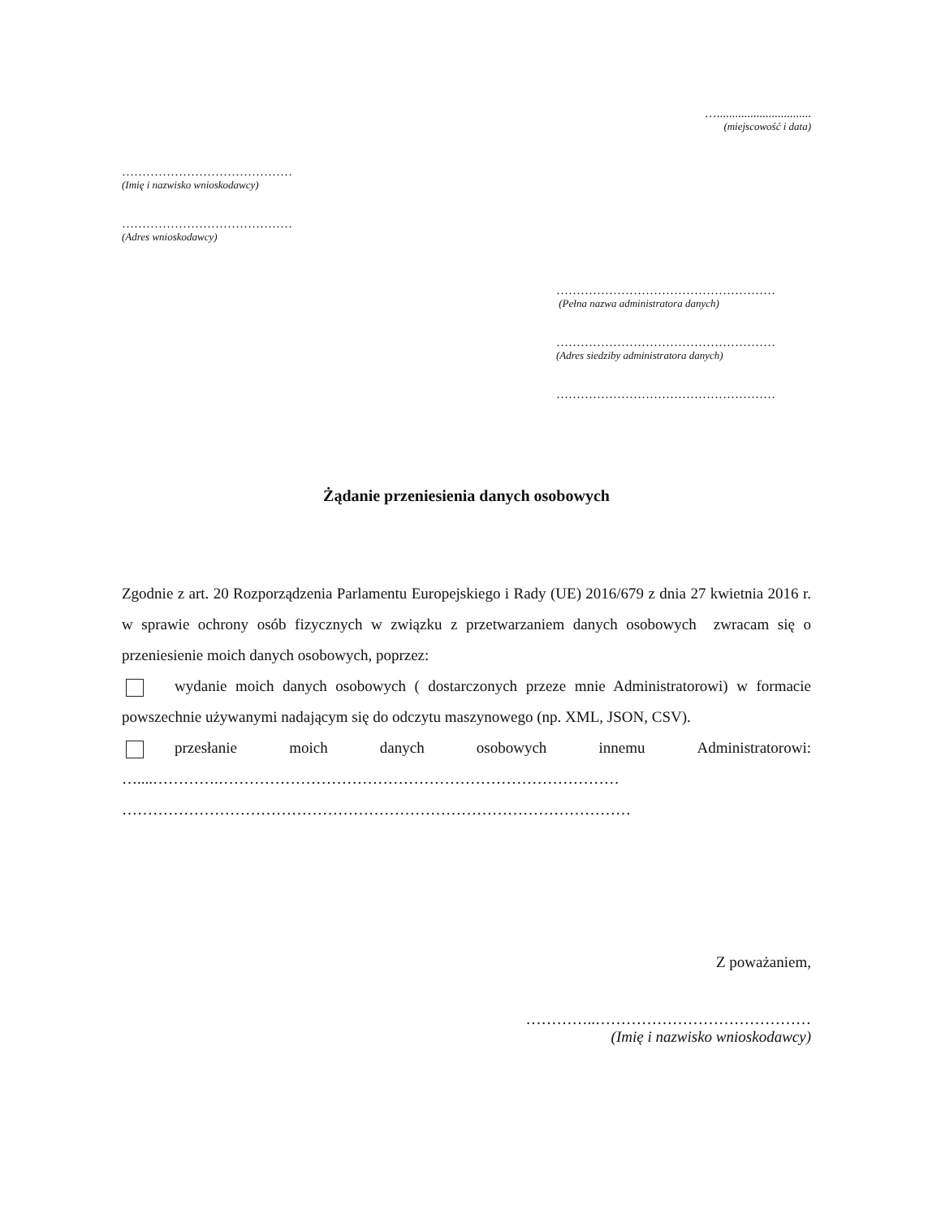…...............................
(miejscowość i data)
……………………………………
(Imię i nazwisko wnioskodawcy)
……………………………………
(Adres wnioskodawcy)
………………………………………………
(Pełna nazwa administratora danych)
………………………………………………
(Adres siedziby administratora danych)
………………………………………………
Żądanie przeniesienia danych osobowych
Zgodnie z art. 20 Rozporządzenia Parlamentu Europejskiego i Rady (UE) 2016/679 z dnia 27 kwietnia 2016 r. w sprawie ochrony osób fizycznych w związku z przetwarzaniem danych osobowych zwracam się o przeniesienie moich danych osobowych, poprzez:
wydanie moich danych osobowych ( dostarczonych przeze mnie Administratorowi) w formacie powszechnie używanymi nadającym się do odczytu maszynowego (np. XML, JSON, CSV).
przesłanie moich danych osobowych innemu Administratorowi:
…....………….……………………………………………………………………
………………………………………………………………………………………
Z poważaniem,
…………..……………………………………
(Imię i nazwisko wnioskodawcy)